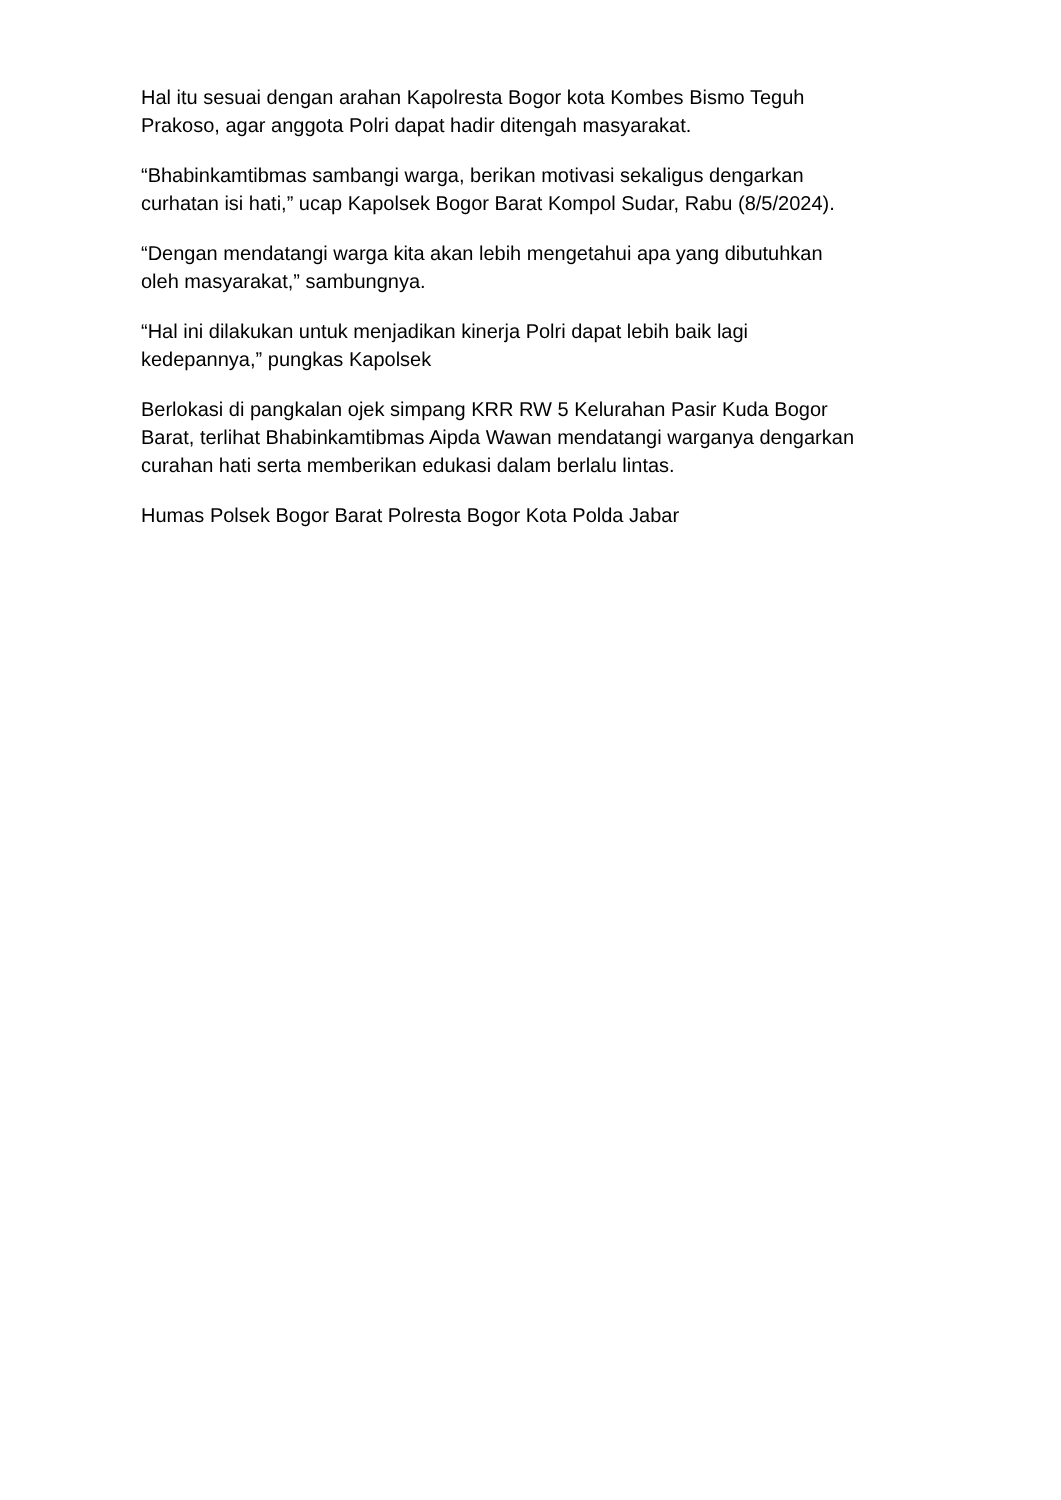Hal itu sesuai dengan arahan Kapolresta Bogor kota Kombes Bismo Teguh
Prakoso, agar anggota Polri dapat hadir ditengah masyarakat.
“Bhabinkamtibmas sambangi warga, berikan motivasi sekaligus dengarkan
curhatan isi hati,” ucap Kapolsek Bogor Barat Kompol Sudar, Rabu (8/5/2024).
“Dengan mendatangi warga kita akan lebih mengetahui apa yang dibutuhkan
oleh masyarakat,” sambungnya.
“Hal ini dilakukan untuk menjadikan kinerja Polri dapat lebih baik lagi
kedepannya,” pungkas Kapolsek
Berlokasi di pangkalan ojek simpang KRR RW 5 Kelurahan Pasir Kuda Bogor
Barat, terlihat Bhabinkamtibmas Aipda Wawan mendatangi warganya dengarkan
curahan hati serta memberikan edukasi dalam berlalu lintas.
Humas Polsek Bogor Barat Polresta Bogor Kota Polda Jabar